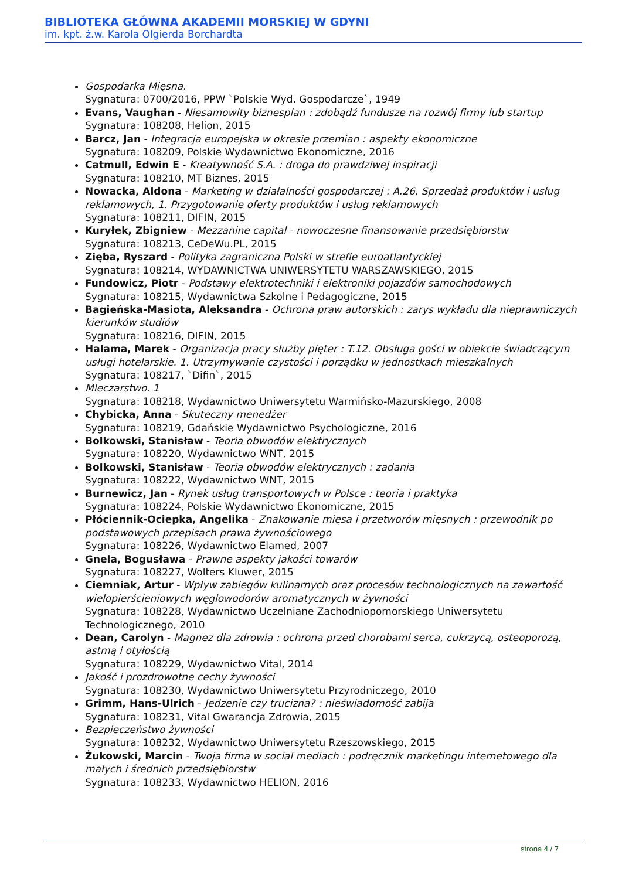BIBLIOTEKA GŁÓWNA AKADEMII MORSKIEJ W GDYNI
im. kpt. ż.w. Karola Olgierda Borchardta
Gospodarka Mięsna.
Sygnatura: 0700/2016, PPW `Polskie Wyd. Gospodarcze`, 1949
Evans, Vaughan - Niesamowity biznesplan : zdobądź fundusze na rozwój firmy lub startup
Sygnatura: 108208, Helion, 2015
Barcz, Jan - Integracja europejska w okresie przemian : aspekty ekonomiczne
Sygnatura: 108209, Polskie Wydawnictwo Ekonomiczne, 2016
Catmull, Edwin E - Kreatywność S.A. : droga do prawdziwej inspiracji
Sygnatura: 108210, MT Biznes, 2015
Nowacka, Aldona - Marketing w działalności gospodarczej : A.26. Sprzedaż produktów i usług reklamowych, 1. Przygotowanie oferty produktów i usług reklamowych
Sygnatura: 108211, DIFIN, 2015
Kuryłek, Zbigniew - Mezzanine capital - nowoczesne finansowanie przedsiębiorstw
Sygnatura: 108213, CeDeWu.PL, 2015
Zięba, Ryszard - Polityka zagraniczna Polski w strefie euroatlantyckiej
Sygnatura: 108214, WYDAWNICTWA UNIWERSYTETU WARSZAWSKIEGO, 2015
Fundowicz, Piotr - Podstawy elektrotechniki i elektroniki pojazdów samochodowych
Sygnatura: 108215, Wydawnictwa Szkolne i Pedagogiczne, 2015
Bagieńska-Masiota, Aleksandra - Ochrona praw autorskich : zarys wykładu dla nieprawniczych kierunków studiów
Sygnatura: 108216, DIFIN, 2015
Halama, Marek - Organizacja pracy służby pięter : T.12. Obsługa gości w obiekcie świadczącym usługi hotelarskie. 1. Utrzymywanie czystości i porządku w jednostkach mieszkalnych
Sygnatura: 108217, `Difin`, 2015
Mleczarstwo. 1
Sygnatura: 108218, Wydawnictwo Uniwersytetu Warmińsko-Mazurskiego, 2008
Chybicka, Anna - Skuteczny menedżer
Sygnatura: 108219, Gdańskie Wydawnictwo Psychologiczne, 2016
Bolkowski, Stanisław - Teoria obwodów elektrycznych
Sygnatura: 108220, Wydawnictwo WNT, 2015
Bolkowski, Stanisław - Teoria obwodów elektrycznych : zadania
Sygnatura: 108222, Wydawnictwo WNT, 2015
Burnewicz, Jan - Rynek usług transportowych w Polsce : teoria i praktyka
Sygnatura: 108224, Polskie Wydawnictwo Ekonomiczne, 2015
Płóciennik-Ociepka, Angelika - Znakowanie mięsa i przetworów mięsnych : przewodnik po podstawowych przepisach prawa żywnościowego
Sygnatura: 108226, Wydawnictwo Elamed, 2007
Gnela, Bogusława - Prawne aspekty jakości towarów
Sygnatura: 108227, Wolters Kluwer, 2015
Ciemniak, Artur - Wpływ zabiegów kulinarnych oraz procesów technologicznych na zawartość wielopierścieniowych węglowodorów aromatycznych w żywności
Sygnatura: 108228, Wydawnictwo Uczelniane Zachodniopomorskiego Uniwersytetu Technologicznego, 2010
Dean, Carolyn - Magnez dla zdrowia : ochrona przed chorobami serca, cukrzycą, osteoporozą, astmą i otyłością
Sygnatura: 108229, Wydawnictwo Vital, 2014
Jakość i prozdrowotne cechy żywności
Sygnatura: 108230, Wydawnictwo Uniwersytetu Przyrodniczego, 2010
Grimm, Hans-Ulrich - Jedzenie czy trucizna? : nieświadomość zabija
Sygnatura: 108231, Vital Gwarancja Zdrowia, 2015
Bezpieczeństwo żywności
Sygnatura: 108232, Wydawnictwo Uniwersytetu Rzeszowskiego, 2015
Żukowski, Marcin - Twoja firma w social mediach : podręcznik marketingu internetowego dla małych i średnich przedsiębiorstw
Sygnatura: 108233, Wydawnictwo HELION, 2016
strona 4 / 7